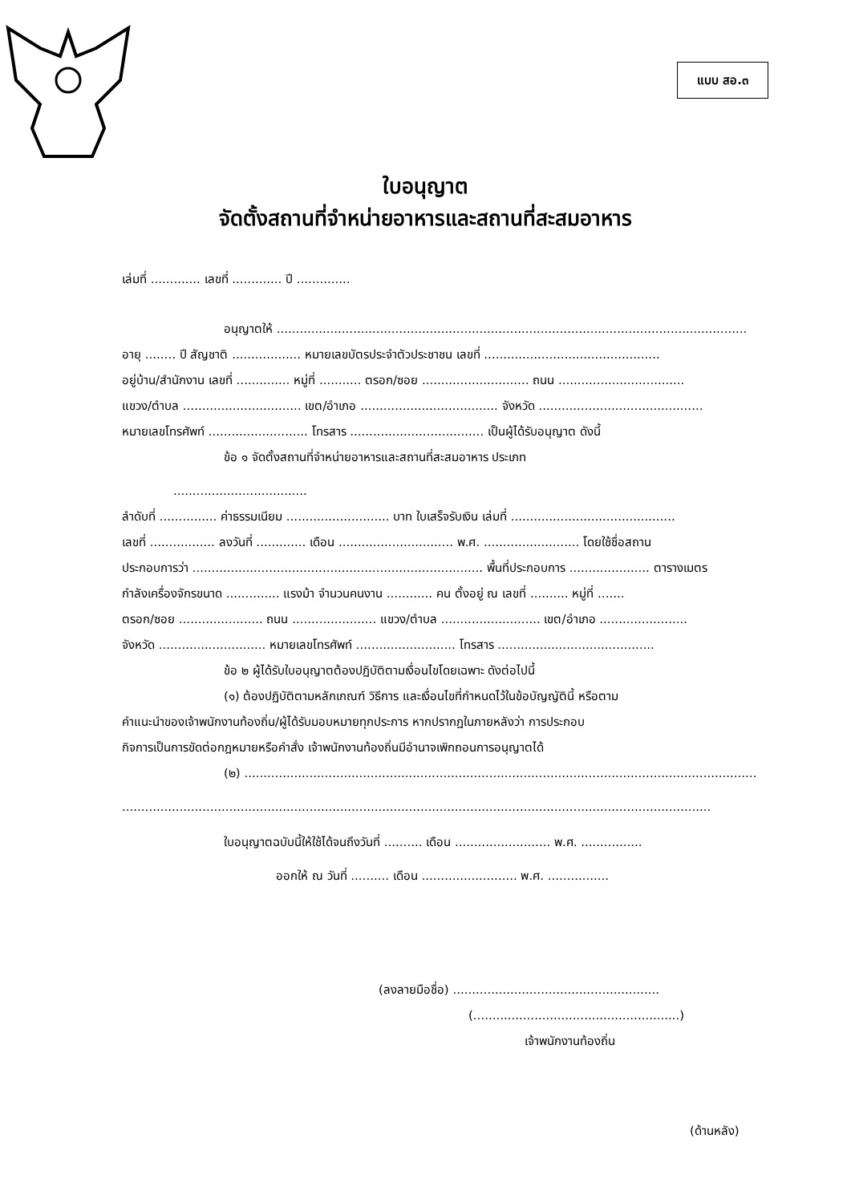แบบ สอ.๓
ใบอนุญาต
จัดตั้งสถานที่จำหน่ายอาหารและสถานที่สะสมอาหาร
เล่มที่ ............. เลขที่ ............. ปี ..............
อนุญาตให้ ...........................................................................................................................
อายุ ........ ปี สัญชาติ .................. หมายเลขบัตรประจำตัวประชาชน เลขที่ ..............................................
อยู่บ้าน/สำนักงาน เลขที่ .............. หมู่ที่ ........... ตรอก/ซอย ............................ ถนน .................................
แขวง/ตำบล ............................... เขต/อำเภอ .................................... จังหวัด ...........................................
หมายเลขโทรศัพท์ .......................... โทรสาร ................................... เป็นผู้ได้รับอนุญาต ดังนี้
ข้อ ๑ จัดตั้งสถานที่จำหน่ายอาหารและสถานที่สะสมอาหาร ประเภท
...................................
ลำดับที่ ............... ค่าธรรมเนียม ........................... บาท ใบเสร็จรับเงิน เล่มที่ ...........................................
เลขที่ ................. ลงวันที่ ............. เดือน .............................. พ.ศ. ......................... โดยใช้ชื่อสถาน
ประกอบการว่า ............................................................................ พื้นที่ประกอบการ ..................... ตารางเมตร
กำลังเครื่องจักรขนาด .............. แรงม้า จำนวนคนงาน ............ คน ตั้งอยู่ ณ เลขที่ .......... หมู่ที่ .......
ตรอก/ซอย ...................... ถนน ...................... แขวง/ตำบล .......................... เขต/อำเภอ .......................
จังหวัด ............................ หมายเลขโทรศัพท์ .......................... โทรสาร .........................................
ข้อ ๒ ผู้ได้รับใบอนุญาตต้องปฏิบัติตามเงื่อนไขโดยเฉพาะ ดังต่อไปนี้
(๑) ต้องปฏิบัติตามหลักเกณฑ์ วิธีการ และเงื่อนไขที่กำหนดไว้ในข้อบัญญัตินี้ หรือตาม
คำแนะนำของเจ้าพนักงานท้องถิ่น/ผู้ได้รับมอบหมายทุกประการ หากปรากฏในภายหลังว่า การประกอบ
กิจการเป็นการขัดต่อกฎหมายหรือคำสั่ง เจ้าพนักงานท้องถิ่นมีอำนาจเพิกถอนการอนุญาตได้
(๒) ......................................................................................................................................
..........................................................................................................................................................
ใบอนุญาตฉบับนี้ให้ใช้ได้จนถึงวันที่ .......... เดือน ......................... พ.ศ. ................
ออกให้ ณ วันที่ .......... เดือน ......................... พ.ศ. ................
(ลงลายมือชื่อ) ......................................................
(......................................................)
เจ้าพนักงานท้องถิ่น
(ด้านหลัง)